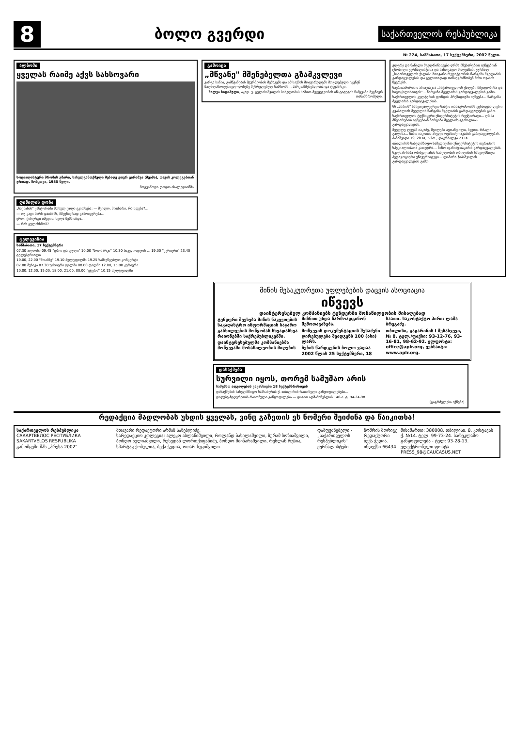8
ბოლო გვერდი
საქართველოს რესპუბლიკა
№ 224, სამშაბათი, 17 სექტემბერი, 2002 წელი.
ალბომი
ყველას რაიმე აქვს სახსოვარი
სოციალისტური შრომის გმირი, სახელგანთქმული მებაღე ეთერ ცირამუა (შუაში), თავის კოლეგებთან ერთად. მოსკოვი, 1985 წელი.
მოგვაწოდა დოდო ახალედიანმა.
ღიმილის დოზა
„საქმაზის" კანტორაში მოსულ ქალი ეკითხება: — შვილო, მითხარი, რა ხდება?...
— თუ კაცი პირს დაიბანს, მშვენივრად გამოიყურება...
ერთი ქირურგი იმედით ნელა მუშაობდა...
— რას გულისხმობ?
ტელევიზია
სამშაბათი, 17 სექტემბერი
07.30 ალიონი 09.45 "დრო და ფული" 10.00 "ზოოპარკი" 10.30 ნიკელოდეონ ... 19.00 "კურიერი" 23.40 ტელესერიალი
19.00, 22.00 "მოამბე" 19.10 მულტფილმი 19.25 სამაუწყებლო კონცერტი
07.00 მუსიკა 07.30 უცხოური ფილმი 08.00 ფილმი 12.00, 15.00 კურიერი
10.00, 12.00, 15.00, 18.00, 21.00, 00.00 "ეტერი" 10.15 მულტფილმი
გამოიცა
„მწვანე" მშენებელთა გზამკვლევი
კარგა ხანია, გამწვანების მეურნეობის მუშაკებს და ამ საქმის მოყვარულებს მოკლებული იყვნენ მაღალპროფესიულ დონეზე შესრულებულ ნაშრომს... პარკთმშენებლობა და ტყეპარკი.
შალვა ხიდაშელი, აკად. ვ. გულისაშვილის სახელობის სამთო მეტყევეობის ინსტიტუტის წამყვანი მეცნიერ თანამშრომელი.
ვლურჯ და ნანული შველრინაძეები ღრმა მწუხარებით იუწყებიან ცნობილი ჟურნალისტისა და საზოგადო მოღვაწის, ჟურნალ „საქართველოს ქალის" მთავარი რედაქტორის ნარგიზა მგელაძის გარდაცვალებას და გულითადად თანაუგრძნობენ მისი ოჯახის წევრებს.
საერთაშორისო ასოციაცია „საქართველოს ქალები მშვიდობისა და სიცოცხლისათვის"... ნარგიზა მგელაძის გარდაცვალების გამო.
საქართველოს კულტურის ფონდის პრეზიდიუმი იუწყება... ნარგიზა მგელაძის გარდაცვალებას.
სს „ამბიის" სამეთვალყურეო საბჭო თანაგრძნობას უცხადებს ლერი გვასალიას მეუღლის ნარგიზა მგელაძის გარდაცვალების გამო.
საქართველოს ტექნიკური უნივერსიტეტის რექტორატი... ღრმა მწუხარებით იუწყებიან ნარგიზა მგელაძე-გვასალიას გარდაცვალებას.
მეუღლე ლევან იაკაძე, შვილები ავთანდილი, სვეთი, რძალი გალინა... ნინო იაკობის ასული ოვანიძე-იაკაძის გარდაცვალებას. პანაშვიდი 19, 20 IX, 5 სთ., დაკრძალვა 21 IX.
თბილისის სახელმწიფო სამედიცინო უნივერსიტეტის თერაპიის სპეციალობათა კათედრა... ნინო ივანიძე-იაკაძის გარდაცვალებას.
სულხან-საბა ორბელიანის სახელობის თბილისის სახელმწიფო პედაგოგიური უნივერსიტეტი... ლამარა ჭიპაშვილის გარდაცვალების გამო.
მიწის მესაკუთრეთა უფლებების დაცვის ასოციაცია
იწვევს
დაინტერესებულ კომპანიებს ტენდერში მონაწილეობის მისაღებად
ტენდერი შეეხება მიწის ნაკვეთების საკადასტრო ინფორმაციის საჯარო განხილვების მოწყობას სხვადასხვა რაიონებში საქრეპუბლიკებში.
დაინტერესებულმა კომპანიებმა მოწვევაში მონაწილეობის მიღების მიზნით უნდა წარმოადგინონ შემოთავაზება.
მოწვევის დოკუმენტაციის შესაძენი ღირებულება შეადგენს 100 (ასი) ლარს.
ზების წარდგენის ბოლო ვადაა 2002 წლის 25 სექტემბერი, 18 საათი. საკონტაქტო პირი: ლაშა ბრეგაძე.
თბილისი, გაგარინის I შესახვევი, № 8, ტელ./ფაქსი: 93-12-76, 93-16-81, 98-62-92. ელფოსტა: office@aplr.org, ვებსაიტი: www.aplr.org.
დასაქმება
სურვილი იყოს, თორემ სამუშაო არის
სამუშაო ადგილების ვაკანსიები 18 სექტემბრისთვის
დასაქმების სახელმწიფო სამსახურის ქ. თბილისის რაიონული განყოფილებები...
დიდუბე-ჩუღურეთის რაიონული განყოფილება — დავით აღმაშენებლის 140-ა. ტ. 94-24-98.
(გაგრძელება იქნება).
რედაქცია მადლობას უხდის ყველას, ვინც გაზეთის ეს ნომერი შეიძინა და წაიკითხა!
საქართველოს რესპუბლიკა
САКАРТВЕЛОС РЕСПУБЛИКА
SAKARTVELOS RESPUBLIKA
გამომცემი შპს „პრესა-2002"
მთავარი რედაქტორი არმაზ სანებლიძე.
სარედაქციო კოლეგია: ალეკო ასლანიშვილი, როლანდ ბასილაშვილი, ზურამ ზოზიაშვილი, ბონდო ზულიაშვილი, რუსუდან ლორთქიფანიძე, ბონდო მძინარაშვილი, რუსლან რუსია, სპარტაკ ქობულია, ბექა ჭედია, ოთარ ხუციშვილი.
დამფუძნებელი - „საქართველოს რესპუბლიკის" ჟურნალისტები
ნომრის მორიგე რედაქტორი ბექა ჭედია.
ინდექსი 66434
მისამართი: 380008, თბილისი, 8. კოსტავას ქ. №14. ტელ: 99-73-24. სარეკლამო განყოფილება - ტელ: 93-28-13. ელექტრონული ფოსტა - PRESS_98@CAUCASUS.NET